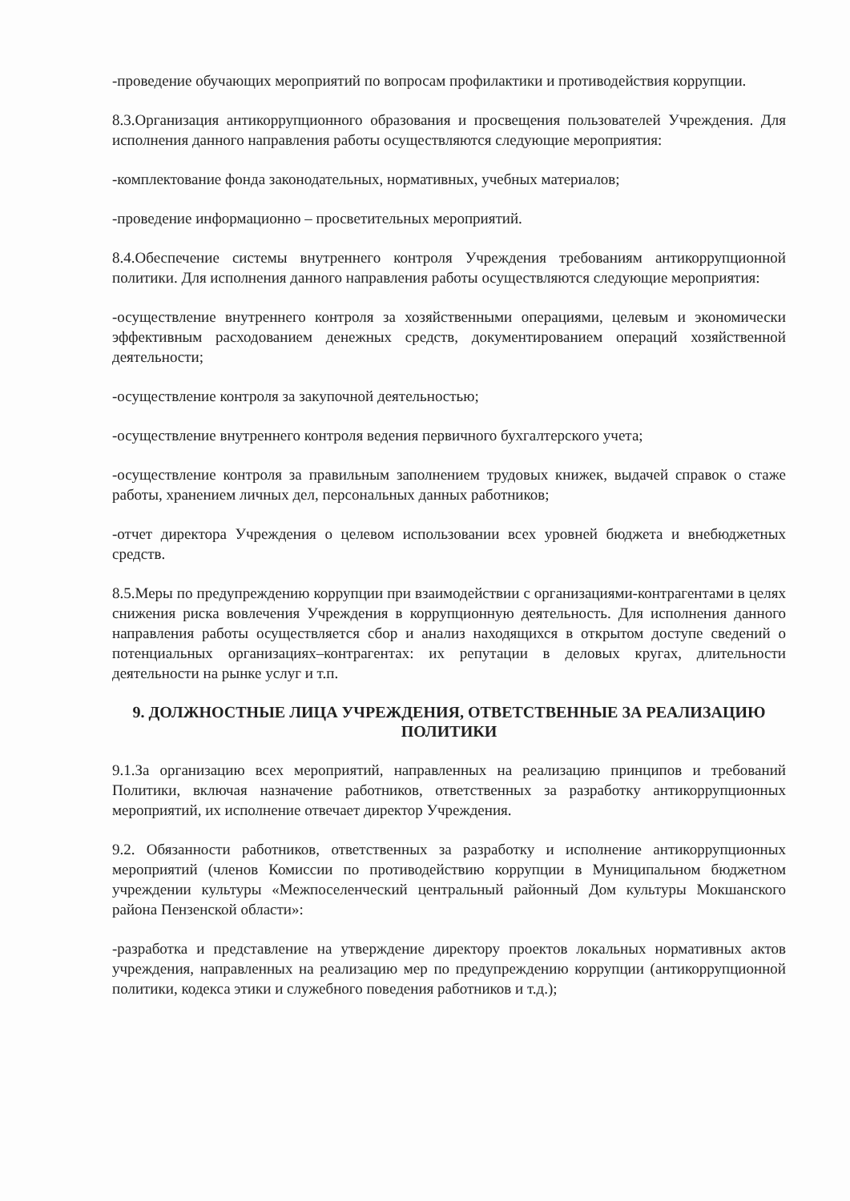-проведение обучающих мероприятий по вопросам профилактики и противодействия коррупции.
8.3.Организация антикоррупционного образования и просвещения пользователей Учреждения. Для исполнения данного направления работы осуществляются следующие мероприятия:
-комплектование фонда законодательных, нормативных, учебных материалов;
-проведение информационно – просветительных мероприятий.
8.4.Обеспечение системы внутреннего контроля Учреждения требованиям антикоррупционной политики. Для исполнения данного направления работы осуществляются следующие мероприятия:
-осуществление внутреннего контроля за хозяйственными операциями, целевым и экономически эффективным расходованием денежных средств, документированием операций хозяйственной деятельности;
-осуществление контроля за закупочной деятельностью;
-осуществление внутреннего контроля ведения первичного бухгалтерского учета;
-осуществление контроля за правильным заполнением трудовых книжек, выдачей справок о стаже работы, хранением личных дел, персональных данных работников;
-отчет директора Учреждения о целевом использовании всех уровней бюджета и внебюджетных средств.
8.5.Меры по предупреждению коррупции при взаимодействии с организациями-контрагентами в целях снижения риска вовлечения Учреждения в коррупционную деятельность. Для исполнения данного направления работы осуществляется сбор и анализ находящихся в открытом доступе сведений о потенциальных организациях–контрагентах: их репутации в деловых кругах, длительности деятельности на рынке услуг и т.п.
9. ДОЛЖНОСТНЫЕ ЛИЦА УЧРЕЖДЕНИЯ, ОТВЕТСТВЕННЫЕ ЗА РЕАЛИЗАЦИЮ ПОЛИТИКИ
9.1.За организацию всех мероприятий, направленных на реализацию принципов и требований Политики, включая назначение работников, ответственных за разработку антикоррупционных мероприятий, их исполнение отвечает директор Учреждения.
9.2. Обязанности работников, ответственных за разработку и исполнение антикоррупционных мероприятий (членов Комиссии по противодействию коррупции в Муниципальном бюджетном учреждении культуры «Межпоселенческий центральный районный Дом культуры Мокшанского района Пензенской области»:
-разработка и представление на утверждение директору проектов локальных нормативных актов учреждения, направленных на реализацию мер по предупреждению коррупции (антикоррупционной политики, кодекса этики и служебного поведения работников и т.д.);